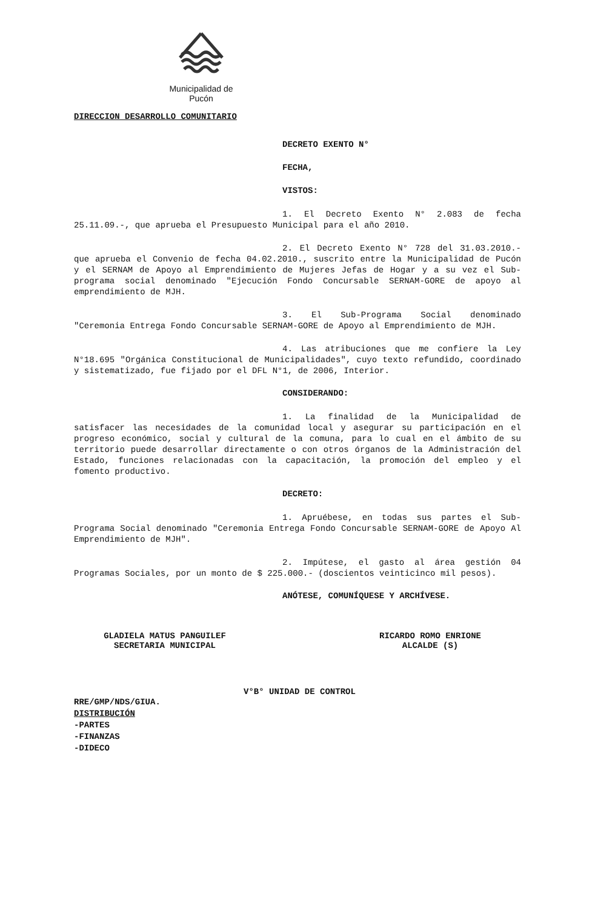Municipalidad de Pucón
DIRECCION DESARROLLO COMUNITARIO
DECRETO EXENTO N°
FECHA,
VISTOS:
1. El Decreto Exento N° 2.083 de fecha 25.11.09.-, que aprueba el Presupuesto Municipal para el año 2010.
2. El Decreto Exento N° 728 del 31.03.2010.- que aprueba el Convenio de fecha 04.02.2010., suscrito entre la Municipalidad de Pucón y el SERNAM de Apoyo al Emprendimiento de Mujeres Jefas de Hogar y a su vez el Sub-programa social denominado "Ejecución Fondo Concursable SERNAM-GORE de apoyo al emprendimiento de MJH.
3. El Sub-Programa Social denominado "Ceremonia Entrega Fondo Concursable SERNAM-GORE de Apoyo al Emprendimiento de MJH.
4. Las atribuciones que me confiere la Ley N°18.695 "Orgánica Constitucional de Municipalidades", cuyo texto refundido, coordinado y sistematizado, fue fijado por el DFL N°1, de 2006, Interior.
CONSIDERANDO:
1. La finalidad de la Municipalidad de satisfacer las necesidades de la comunidad local y asegurar su participación en el progreso económico, social y cultural de la comuna, para lo cual en el ámbito de su territorio puede desarrollar directamente o con otros órganos de la Administración del Estado, funciones relacionadas con la capacitación, la promoción del empleo y el fomento productivo.
DECRETO:
1. Apruébese, en todas sus partes el Sub-Programa Social denominado "Ceremonia Entrega Fondo Concursable SERNAM-GORE de Apoyo Al Emprendimiento de MJH".
2. Impútese, el gasto al área gestión 04 Programas Sociales, por un monto de $ 225.000.- (doscientos veinticinco mil pesos).
ANÓTESE, COMUNÍQUESE Y ARCHÍVESE.
GLADIELA MATUS PANGUILEF
SECRETARIA MUNICIPAL
RICARDO ROMO ENRIONE
ALCALDE (S)
V°B° UNIDAD DE CONTROL
RRE/GMP/NDS/GIUA.
DISTRIBUCIÓN
-PARTES
-FINANZAS
-DIDECO